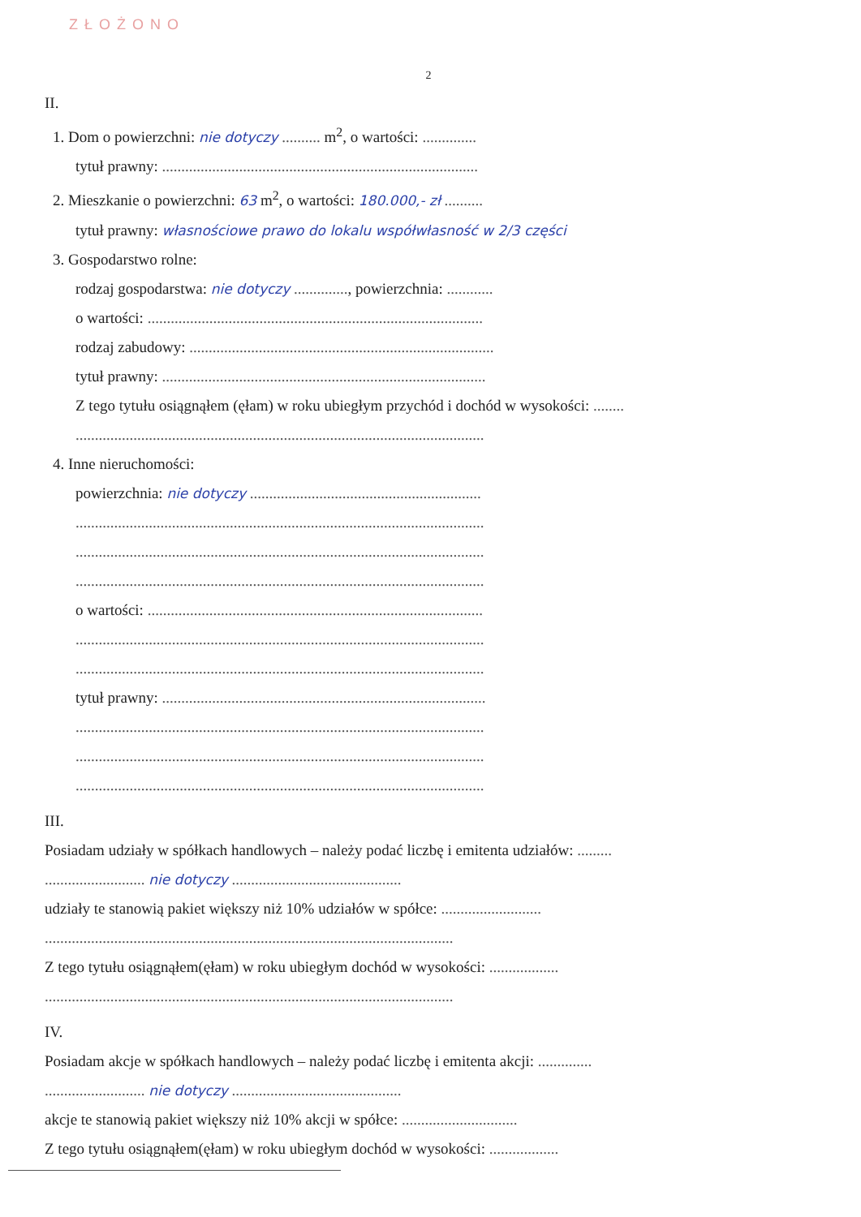ZŁOŻONO
2
II.
1. Dom o powierzchni: nie dotyczy .......... m<sup>2</sup>, o wartości: ..............
tytuł prawny: ..................................................................................
2. Mieszkanie o powierzchni: 63 m<sup>2</sup>, o wartości: 180.000,- zł ..........
tytuł prawny: własnościowe prawo do lokalu współwłasność w 2/3 części
3. Gospodarstwo rolne:
rodzaj gospodarstwa: nie dotyczy .............., powierzchnia: ............
o wartości: .......................................................................................
rodzaj zabudowy: ...............................................................................
tytuł prawny: ....................................................................................
Z tego tytułu osiągnąłem (ęłam) w roku ubiegłym przychód i dochód w wysokości: ........
..........................................................................................................
4. Inne nieruchomości:
powierzchnia: nie dotyczy ............................................................
..........................................................................................................
..........................................................................................................
..........................................................................................................
o wartości: .......................................................................................
..........................................................................................................
..........................................................................................................
tytuł prawny: ....................................................................................
..........................................................................................................
..........................................................................................................
..........................................................................................................
III.
Posiadam udziały w spółkach handlowych – należy podać liczbę i emitenta udziałów: .........
.......................... nie dotyczy ............................................
udziały te stanowią pakiet większy niż 10% udziałów w spółce: ..........................
..........................................................................................................
Z tego tytułu osiągnąłem(ęłam) w roku ubiegłym dochód w wysokości: ..................
..........................................................................................................
IV.
Posiadam akcje w spółkach handlowych – należy podać liczbę i emitenta akcji: ..............
.......................... nie dotyczy ............................................
akcje te stanowią pakiet większy niż 10% akcji w spółce: ..............................
Z tego tytułu osiągnąłem(ęłam) w roku ubiegłym dochód w wysokości: ..................